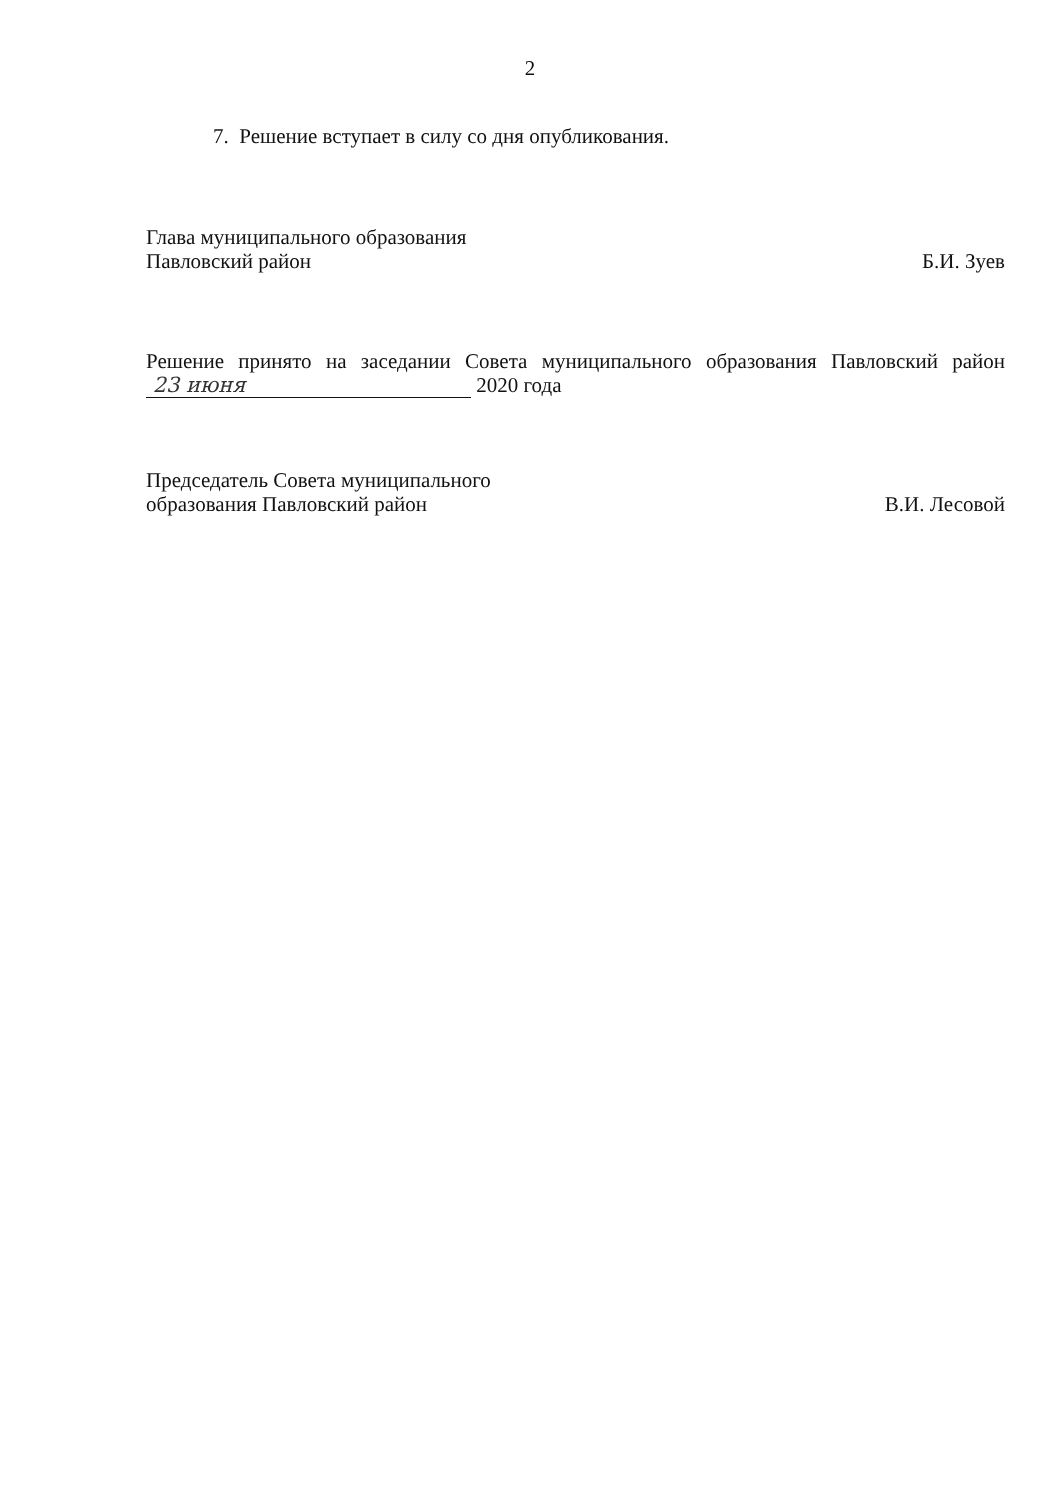2
7. Решение вступает в силу со дня опубликования.
Глава муниципального образования
Павловский район
Б.И. Зуев
Решение принято на заседании Совета муниципального образования Павловский район 23 июня 2020 года
Председатель Совета муниципального
образования Павловский район
В.И. Лесовой